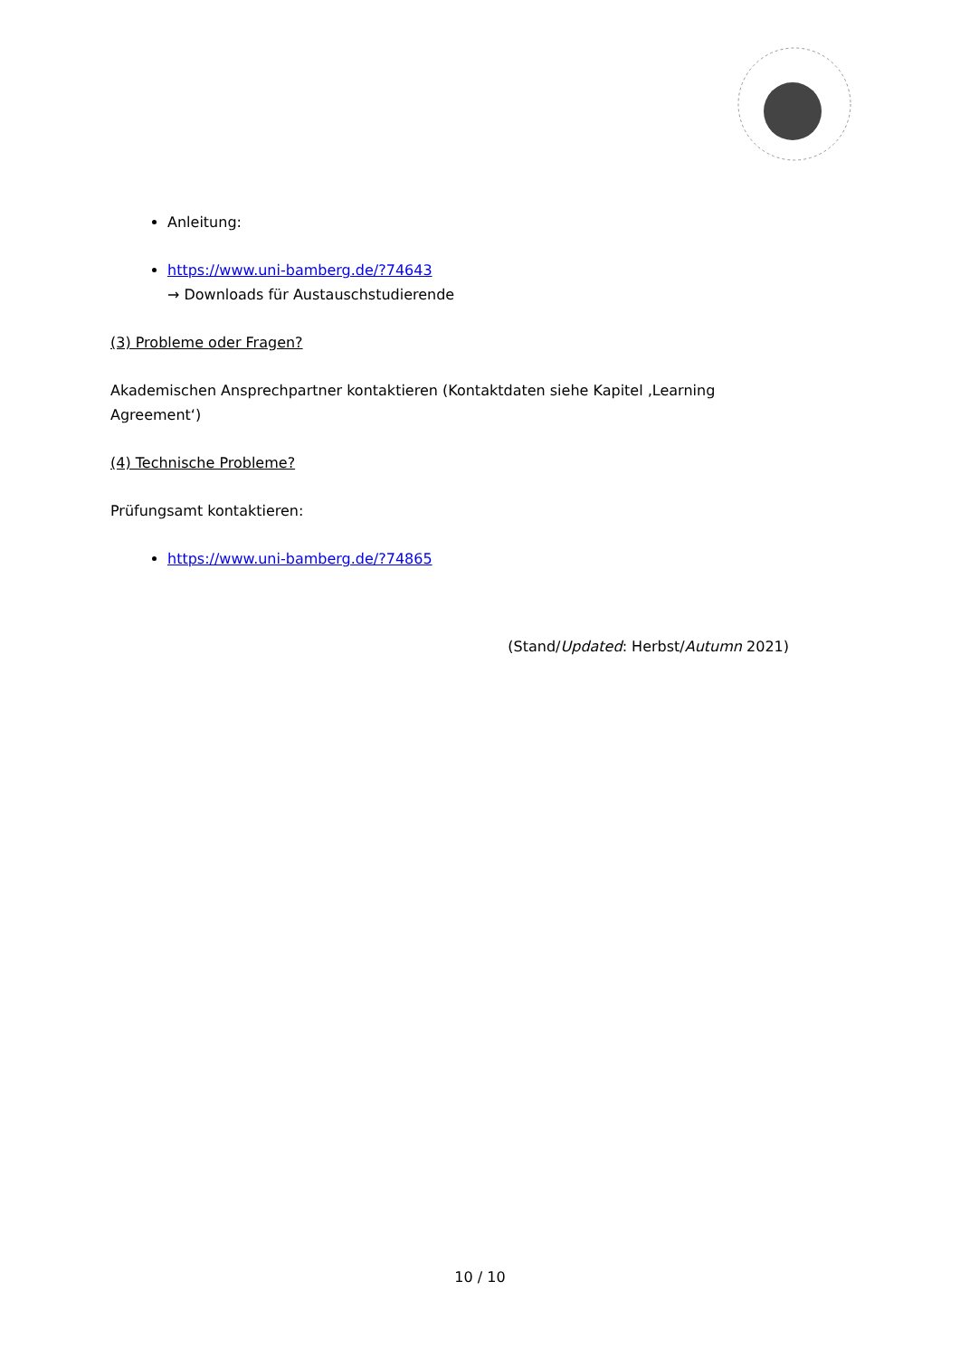Anleitung:
https://www.uni-bamberg.de/?74643
→ Downloads für Austauschstudierende
(3) Probleme oder Fragen?
Akademischen Ansprechpartner kontaktieren (Kontaktdaten siehe Kapitel ‚Learning Agreement‘)
(4) Technische Probleme?
Prüfungsamt kontaktieren:
https://www.uni-bamberg.de/?74865
(Stand/Updated: Herbst/Autumn 2021)
10 / 10